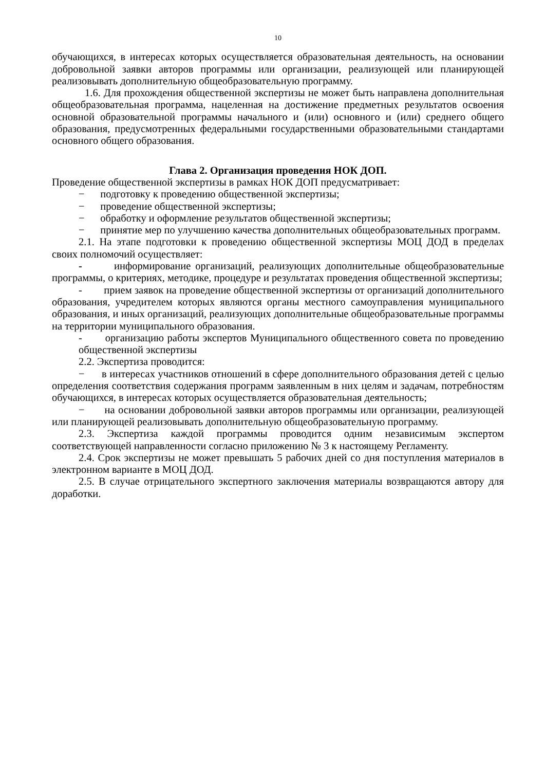10
обучающихся, в интересах которых осуществляется образовательная деятельность, на основании добровольной заявки авторов программы или организации, реализующей или планирующей реализовывать дополнительную общеобразовательную программу.
1.6. Для прохождения общественной экспертизы не может быть направлена дополнительная общеобразовательная программа, нацеленная на достижение предметных результатов освоения основной образовательной программы начального и (или) основного и (или) среднего общего образования, предусмотренных федеральными государственными образовательными стандартами основного общего образования.
Глава 2. Организация проведения НОК ДОП.
Проведение общественной экспертизы в рамках НОК ДОП предусматривает:
− подготовку к проведению общественной экспертизы;
− проведение общественной экспертизы;
− обработку и оформление результатов общественной экспертизы;
− принятие мер по улучшению качества дополнительных общеобразовательных программ.
2.1. На этапе подготовки к проведению общественной экспертизы МОЦ ДОД в пределах своих полномочий осуществляет:
- информирование организаций, реализующих дополнительные общеобразовательные программы, о критериях, методике, процедуре и результатах проведения общественной экспертизы;
- прием заявок на проведение общественной экспертизы от организаций дополнительного образования, учредителем которых являются органы местного самоуправления муниципального образования, и иных организаций, реализующих дополнительные общеобразовательные программы на территории муниципального образования.
- организацию работы экспертов Муниципального общественного совета по проведению общественной экспертизы
2.2. Экспертиза проводится:
− в интересах участников отношений в сфере дополнительного образования детей с целью определения соответствия содержания программ заявленным в них целям и задачам, потребностям обучающихся, в интересах которых осуществляется образовательная деятельность;
− на основании добровольной заявки авторов программы или организации, реализующей или планирующей реализовывать дополнительную общеобразовательную программу.
2.3. Экспертиза каждой программы проводится одним независимым экспертом соответствующей направленности согласно приложению № 3 к настоящему Регламенту.
2.4. Срок экспертизы не может превышать 5 рабочих дней со дня поступления материалов в электронном варианте в МОЦ ДОД.
2.5. В случае отрицательного экспертного заключения материалы возвращаются автору для доработки.